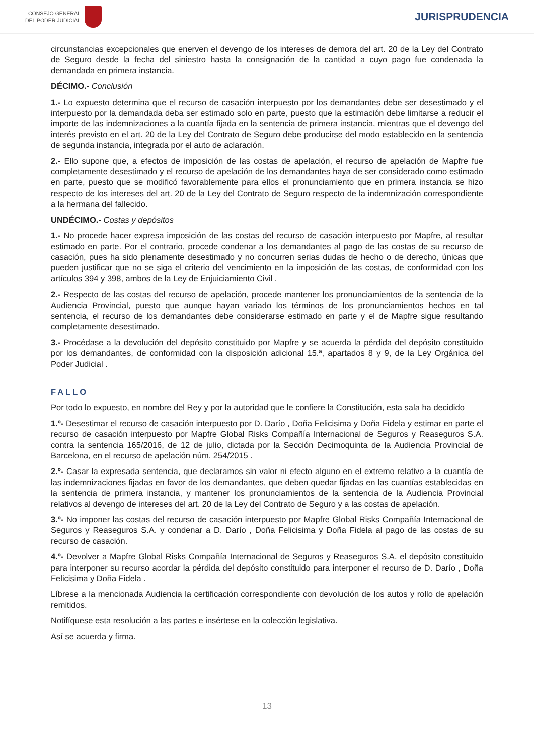CONSEJO GENERAL
DEL PODER JUDICIAL
JURISPRUDENCIA
circunstancias excepcionales que enerven el devengo de los intereses de demora del art. 20 de la Ley del Contrato de Seguro desde la fecha del siniestro hasta la consignación de la cantidad a cuyo pago fue condenada la demandada en primera instancia.
DÉCIMO.- Conclusión
1.- Lo expuesto determina que el recurso de casación interpuesto por los demandantes debe ser desestimado y el interpuesto por la demandada deba ser estimado solo en parte, puesto que la estimación debe limitarse a reducir el importe de las indemnizaciones a la cuantía fijada en la sentencia de primera instancia, mientras que el devengo del interés previsto en el art. 20 de la Ley del Contrato de Seguro debe producirse del modo establecido en la sentencia de segunda instancia, integrada por el auto de aclaración.
2.- Ello supone que, a efectos de imposición de las costas de apelación, el recurso de apelación de Mapfre fue completamente desestimado y el recurso de apelación de los demandantes haya de ser considerado como estimado en parte, puesto que se modificó favorablemente para ellos el pronunciamiento que en primera instancia se hizo respecto de los intereses del art. 20 de la Ley del Contrato de Seguro respecto de la indemnización correspondiente a la hermana del fallecido.
UNDÉCIMO.- Costas y depósitos
1.- No procede hacer expresa imposición de las costas del recurso de casación interpuesto por Mapfre, al resultar estimado en parte. Por el contrario, procede condenar a los demandantes al pago de las costas de su recurso de casación, pues ha sido plenamente desestimado y no concurren serias dudas de hecho o de derecho, únicas que pueden justificar que no se siga el criterio del vencimiento en la imposición de las costas, de conformidad con los artículos 394 y 398, ambos de la Ley de Enjuiciamiento Civil .
2.- Respecto de las costas del recurso de apelación, procede mantener los pronunciamientos de la sentencia de la Audiencia Provincial, puesto que aunque hayan variado los términos de los pronunciamientos hechos en tal sentencia, el recurso de los demandantes debe considerarse estimado en parte y el de Mapfre sigue resultando completamente desestimado.
3.- Procédase a la devolución del depósito constituido por Mapfre y se acuerda la pérdida del depósito constituido por los demandantes, de conformidad con la disposición adicional 15.ª, apartados 8 y 9, de la Ley Orgánica del Poder Judicial .
FALLO
Por todo lo expuesto, en nombre del Rey y por la autoridad que le confiere la Constitución, esta sala ha decidido
1.º- Desestimar el recurso de casación interpuesto por D. Darío , Doña Felicisima y Doña Fidela y estimar en parte el recurso de casación interpuesto por Mapfre Global Risks Compañía Internacional de Seguros y Reaseguros S.A. contra la sentencia 165/2016, de 12 de julio, dictada por la Sección Decimoquinta de la Audiencia Provincial de Barcelona, en el recurso de apelación núm. 254/2015 .
2.º- Casar la expresada sentencia, que declaramos sin valor ni efecto alguno en el extremo relativo a la cuantía de las indemnizaciones fijadas en favor de los demandantes, que deben quedar fijadas en las cuantías establecidas en la sentencia de primera instancia, y mantener los pronunciamientos de la sentencia de la Audiencia Provincial relativos al devengo de intereses del art. 20 de la Ley del Contrato de Seguro y a las costas de apelación.
3.º- No imponer las costas del recurso de casación interpuesto por Mapfre Global Risks Compañía Internacional de Seguros y Reaseguros S.A. y condenar a D. Darío , Doña Felicisima y Doña Fidela al pago de las costas de su recurso de casación.
4.º- Devolver a Mapfre Global Risks Compañía Internacional de Seguros y Reaseguros S.A. el depósito constituido para interponer su recurso acordar la pérdida del depósito constituido para interponer el recurso de D. Darío , Doña Felicisima y Doña Fidela .
Líbrese a la mencionada Audiencia la certificación correspondiente con devolución de los autos y rollo de apelación remitidos.
Notifíquese esta resolución a las partes e insértese en la colección legislativa.
Así se acuerda y firma.
13